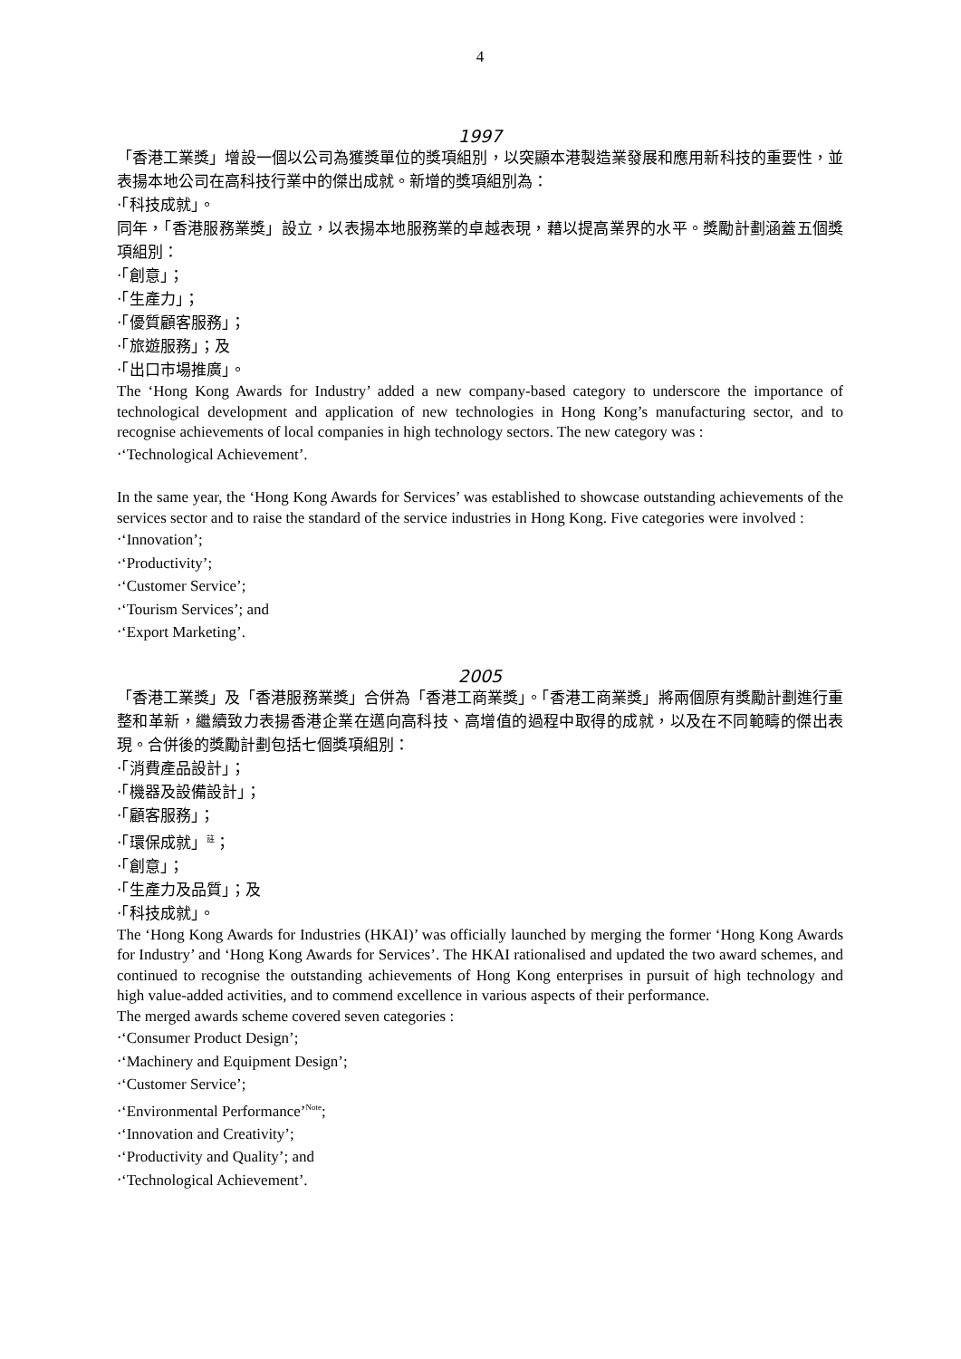4
1997
「香港工業獎」增設一個以公司為獲獎單位的獎項組別，以突顯本港製造業發展和應用新科技的重要性，並表揚本地公司在高科技行業中的傑出成就。新增的獎項組別為：
‧「科技成就」。
同年，「香港服務業獎」設立，以表揚本地服務業的卓越表現，藉以提高業界的水平。獎勵計劃涵蓋五個獎項組別：
‧「創意」；
‧「生產力」；
‧「優質顧客服務」；
‧「旅遊服務」；及
‧「出口市場推廣」。
The ‘Hong Kong Awards for Industry’ added a new company-based category to underscore the importance of technological development and application of new technologies in Hong Kong’s manufacturing sector, and to recognise achievements of local companies in high technology sectors. The new category was :
‧‘Technological Achievement’.
In the same year, the ‘Hong Kong Awards for Services’ was established to showcase outstanding achievements of the services sector and to raise the standard of the service industries in Hong Kong. Five categories were involved :
‧‘Innovation’;
‧‘Productivity’;
‧‘Customer Service’;
‧‘Tourism Services’; and
‧‘Export Marketing’.
2005
「香港工業獎」及「香港服務業獎」合併為「香港工商業獎」。「香港工商業獎」將兩個原有獎勵計劃進行重整和革新，繼續致力表揚香港企業在邁向高科技、高增值的過程中取得的成就，以及在不同範疇的傑出表現。合併後的獎勵計劃包括七個獎項組別：
‧「消費產品設計」；
‧「機器及設備設計」；
‧「顧客服務」；
‧「環保成就」<sup>註</sup>；
‧「創意」；
‧「生產力及品質」；及
‧「科技成就」。
The ‘Hong Kong Awards for Industries (HKAI)’ was officially launched by merging the former ‘Hong Kong Awards for Industry’ and ‘Hong Kong Awards for Services’. The HKAI rationalised and updated the two award schemes, and continued to recognise the outstanding achievements of Hong Kong enterprises in pursuit of high technology and high value-added activities, and to commend excellence in various aspects of their performance.
The merged awards scheme covered seven categories :
‧‘Consumer Product Design’;
‧‘Machinery and Equipment Design’;
‧‘Customer Service’;
‧‘Environmental Performance’<sup>Note</sup>;
‧‘Innovation and Creativity’;
‧‘Productivity and Quality’; and
‧‘Technological Achievement’.